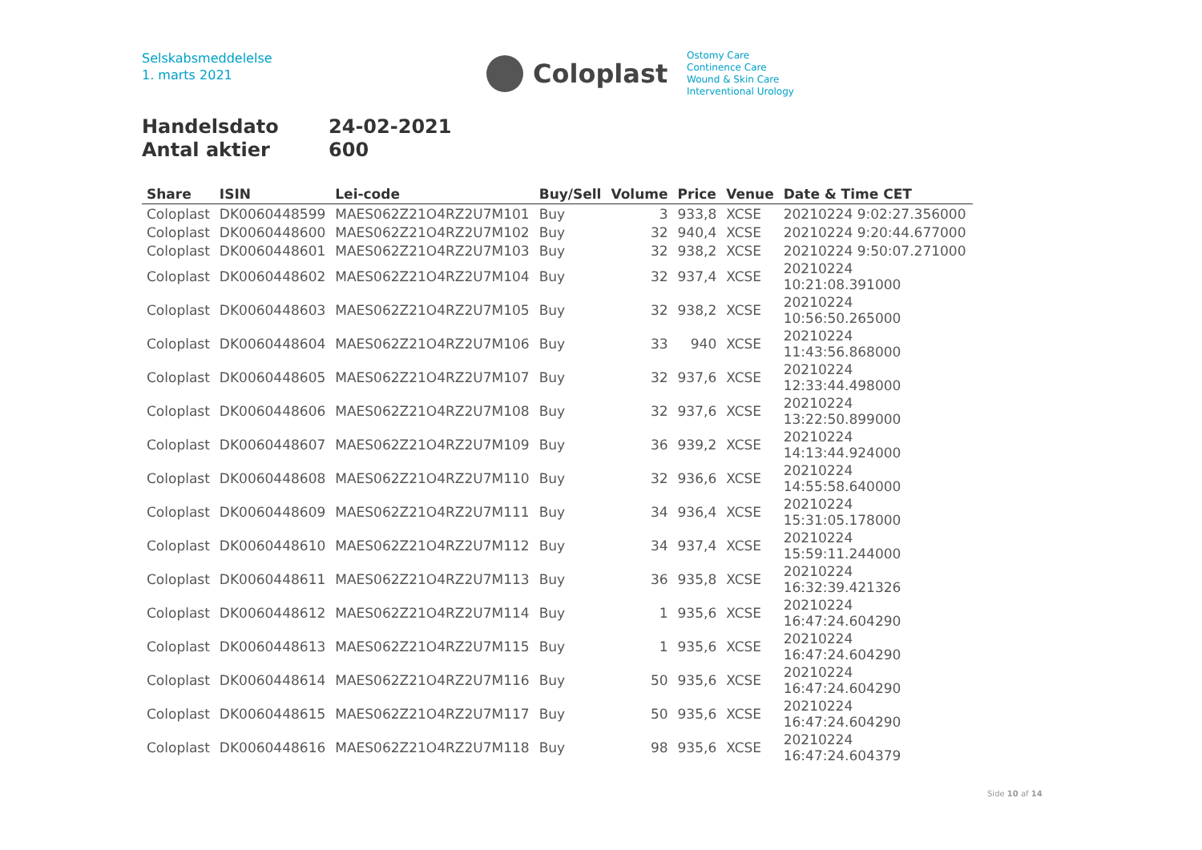Selskabsmeddelelse
1. marts 2021
Coloplast
Ostomy Care
Continence Care
Wound & Skin Care
Interventional Urology
Handelsdato 24-02-2021
Antal aktier 600
| Share | ISIN | Lei-code | Buy/Sell | Volume | Price | Venue | Date & Time CET |
| --- | --- | --- | --- | --- | --- | --- | --- |
| Coloplast | DK0060448599 | MAES062Z21O4RZ2U7M101 | Buy | 3 | 933,8 | XCSE | 20210224 9:02:27.356000 |
| Coloplast | DK0060448600 | MAES062Z21O4RZ2U7M102 | Buy | 32 | 940,4 | XCSE | 20210224 9:20:44.677000 |
| Coloplast | DK0060448601 | MAES062Z21O4RZ2U7M103 | Buy | 32 | 938,2 | XCSE | 20210224 9:50:07.271000 |
| Coloplast | DK0060448602 | MAES062Z21O4RZ2U7M104 | Buy | 32 | 937,4 | XCSE | 20210224 10:21:08.391000 |
| Coloplast | DK0060448603 | MAES062Z21O4RZ2U7M105 | Buy | 32 | 938,2 | XCSE | 20210224 10:56:50.265000 |
| Coloplast | DK0060448604 | MAES062Z21O4RZ2U7M106 | Buy | 33 | 940 | XCSE | 20210224 11:43:56.868000 |
| Coloplast | DK0060448605 | MAES062Z21O4RZ2U7M107 | Buy | 32 | 937,6 | XCSE | 20210224 12:33:44.498000 |
| Coloplast | DK0060448606 | MAES062Z21O4RZ2U7M108 | Buy | 32 | 937,6 | XCSE | 20210224 13:22:50.899000 |
| Coloplast | DK0060448607 | MAES062Z21O4RZ2U7M109 | Buy | 36 | 939,2 | XCSE | 20210224 14:13:44.924000 |
| Coloplast | DK0060448608 | MAES062Z21O4RZ2U7M110 | Buy | 32 | 936,6 | XCSE | 20210224 14:55:58.640000 |
| Coloplast | DK0060448609 | MAES062Z21O4RZ2U7M111 | Buy | 34 | 936,4 | XCSE | 20210224 15:31:05.178000 |
| Coloplast | DK0060448610 | MAES062Z21O4RZ2U7M112 | Buy | 34 | 937,4 | XCSE | 20210224 15:59:11.244000 |
| Coloplast | DK0060448611 | MAES062Z21O4RZ2U7M113 | Buy | 36 | 935,8 | XCSE | 20210224 16:32:39.421326 |
| Coloplast | DK0060448612 | MAES062Z21O4RZ2U7M114 | Buy | 1 | 935,6 | XCSE | 20210224 16:47:24.604290 |
| Coloplast | DK0060448613 | MAES062Z21O4RZ2U7M115 | Buy | 1 | 935,6 | XCSE | 20210224 16:47:24.604290 |
| Coloplast | DK0060448614 | MAES062Z21O4RZ2U7M116 | Buy | 50 | 935,6 | XCSE | 20210224 16:47:24.604290 |
| Coloplast | DK0060448615 | MAES062Z21O4RZ2U7M117 | Buy | 50 | 935,6 | XCSE | 20210224 16:47:24.604290 |
| Coloplast | DK0060448616 | MAES062Z21O4RZ2U7M118 | Buy | 98 | 935,6 | XCSE | 20210224 16:47:24.604379 |
Side 10 af 14